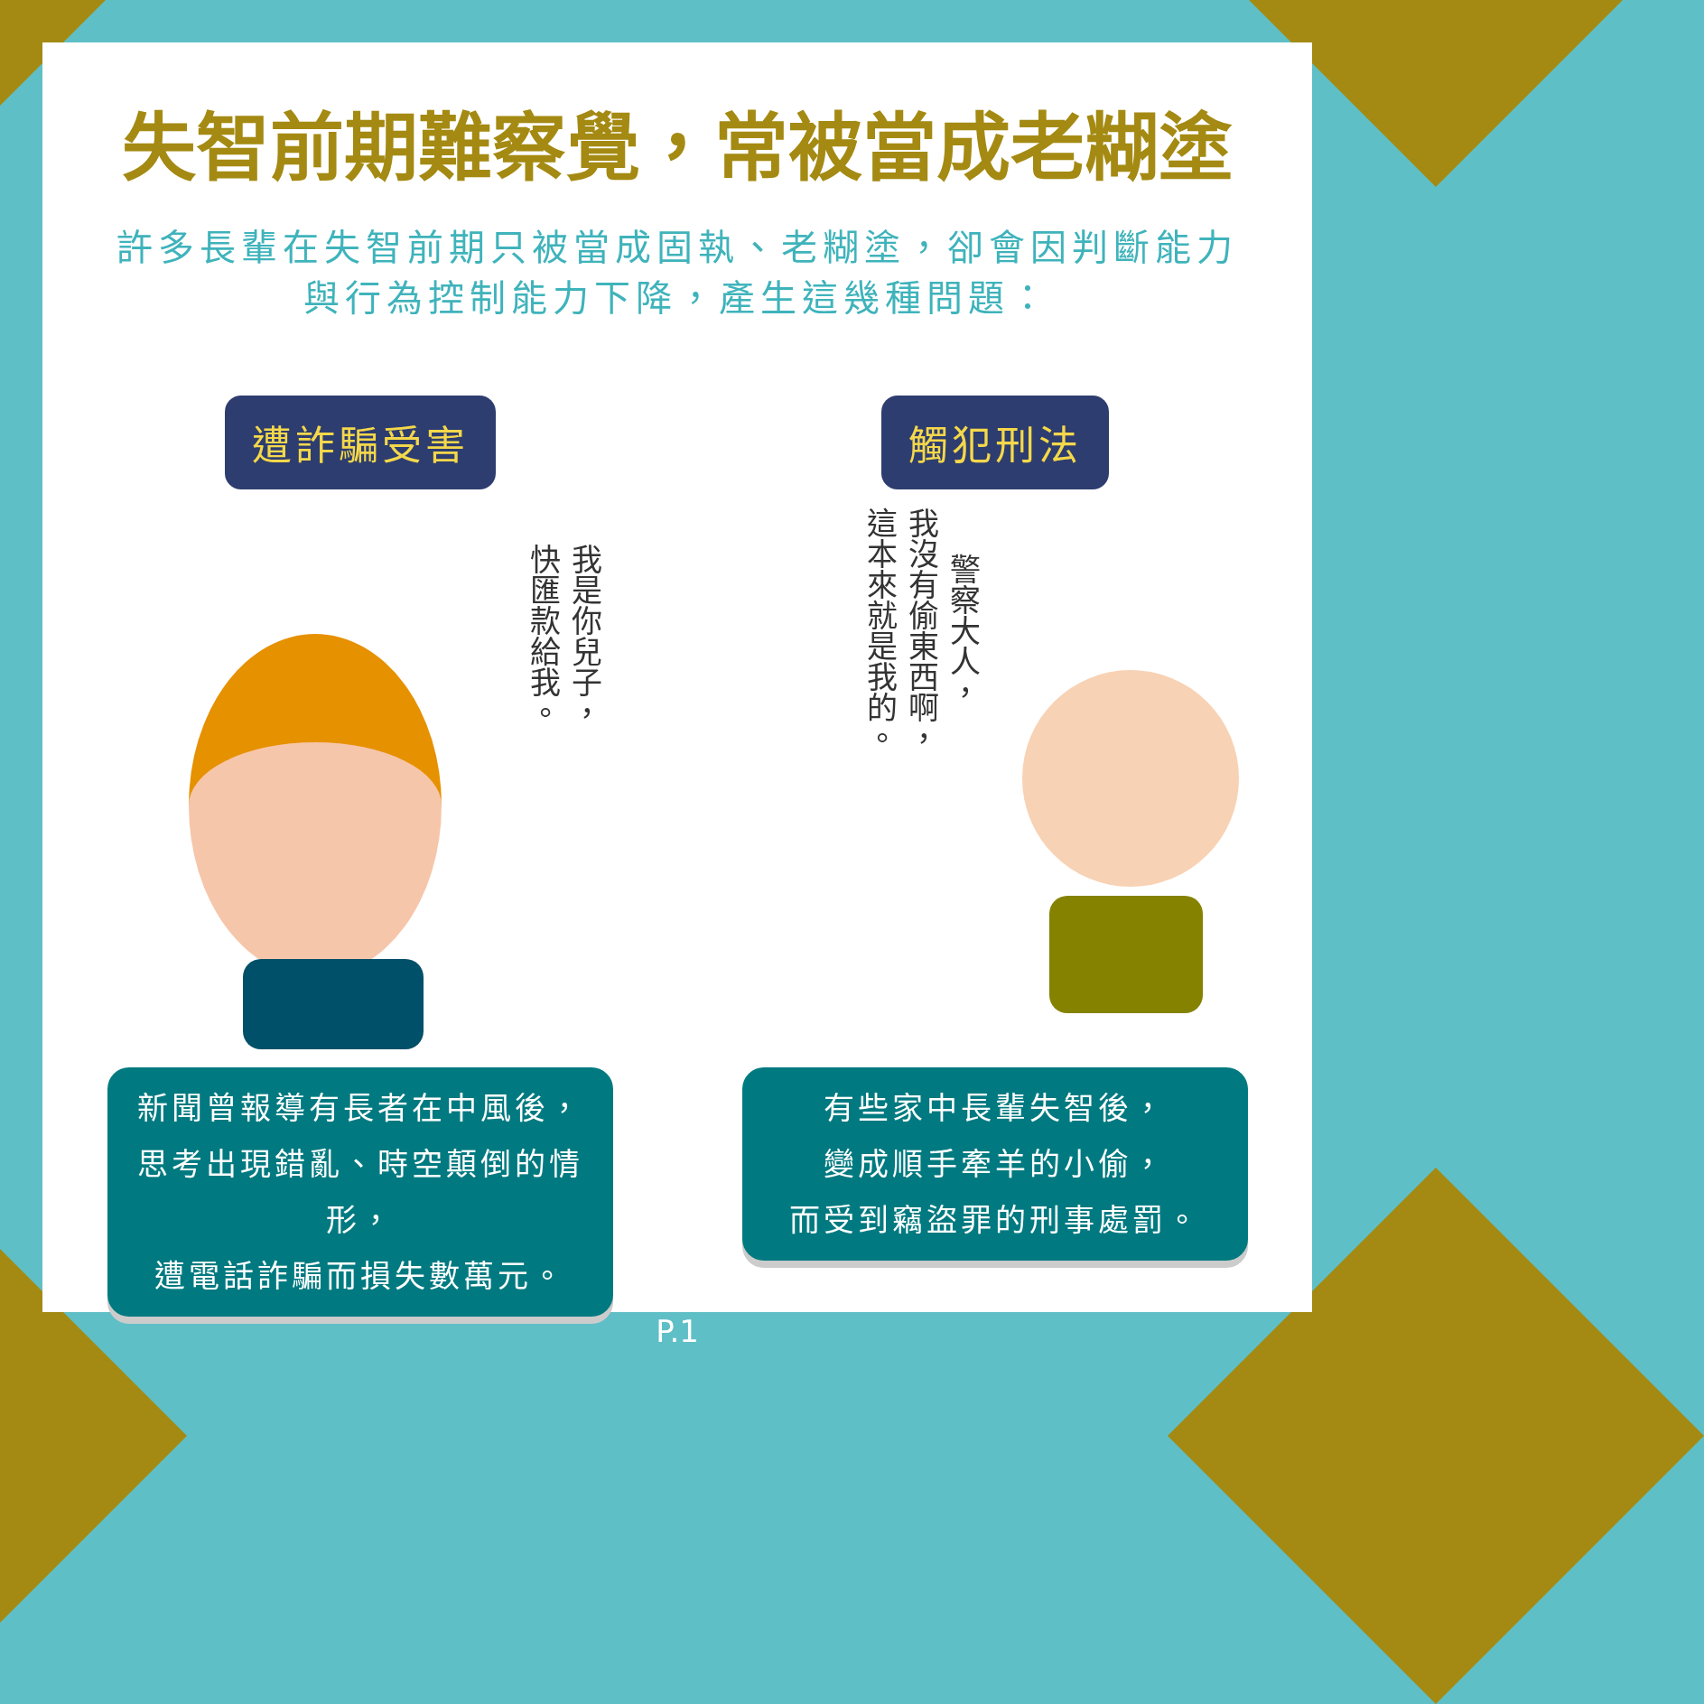失智前期難察覺，常被當成老糊塗
許多長輩在失智前期只被當成固執、老糊塗，卻會因判斷能力
與行為控制能力下降，產生這幾種問題：
遭詐騙受害
我是你兒子，
快匯款給我。
新聞曾報導有長者在中風後，
思考出現錯亂、時空顛倒的情形，
遭電話詐騙而損失數萬元。
觸犯刑法
警察大人，
我沒有偷東西啊，
這本來就是我的。
有些家中長輩失智後，
變成順手牽羊的小偷，
而受到竊盜罪的刑事處罰。
P.1